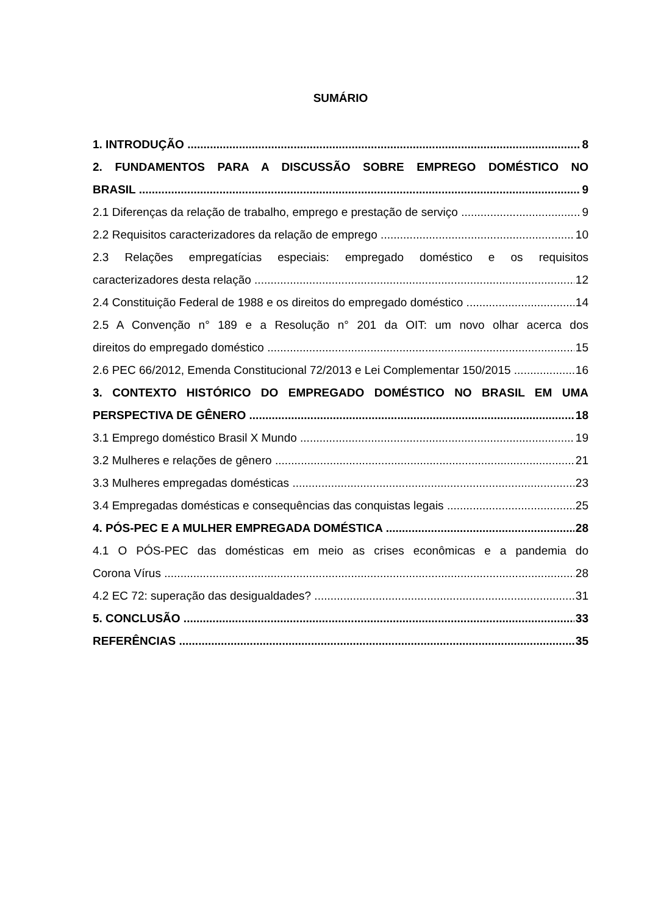SUMÁRIO
1. INTRODUÇÃO 8
2. FUNDAMENTOS PARA A DISCUSSÃO SOBRE EMPREGO DOMÉSTICO NO
BRASIL 9
2.1 Diferenças da relação de trabalho, emprego e prestação de serviço 9
2.2 Requisitos caracterizadores da relação de emprego 10
2.3 Relações empregatícias especiais: empregado doméstico e os requisitos
caracterizadores desta relação 12
2.4 Constituição Federal de 1988 e os direitos do empregado doméstico 14
2.5 A Convenção n° 189 e a Resolução n° 201 da OIT: um novo olhar acerca dos
direitos do empregado doméstico 15
2.6 PEC 66/2012, Emenda Constitucional 72/2013 e Lei Complementar 150/2015 16
3. CONTEXTO HISTÓRICO DO EMPREGADO DOMÉSTICO NO BRASIL EM UMA
PERSPECTIVA DE GÊNERO 18
3.1 Emprego doméstico Brasil X Mundo 19
3.2 Mulheres e relações de gênero 21
3.3 Mulheres empregadas domésticas 23
3.4 Empregadas domésticas e consequências das conquistas legais 25
4. PÓS-PEC E A MULHER EMPREGADA DOMÉSTICA 28
4.1 O PÓS-PEC das domésticas em meio as crises econômicas e a pandemia do
Corona Vírus 28
4.2 EC 72: superação das desigualdades? 31
5. CONCLUSÃO 33
REFERÊNCIAS 35